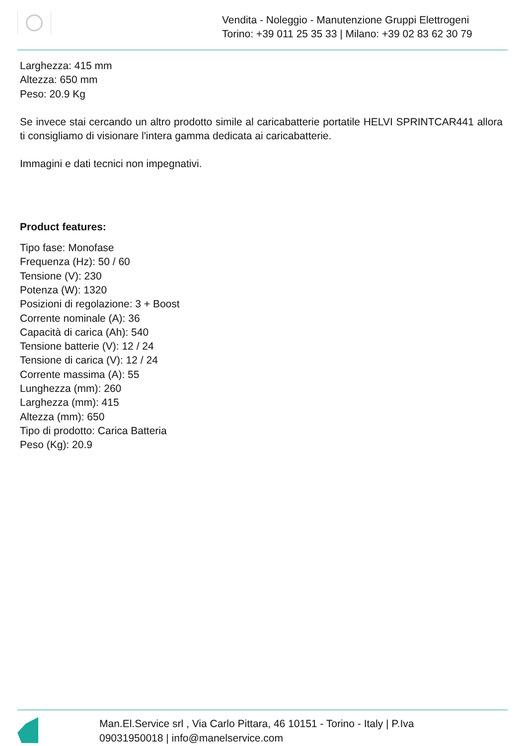Vendita - Noleggio - Manutenzione Gruppi Elettrogeni
Torino: +39 011 25 35 33 | Milano: +39 02 83 62 30 79
Larghezza: 415 mm
Altezza: 650 mm
Peso: 20.9 Kg
Se invece stai cercando un altro prodotto simile al caricabatterie portatile HELVI SPRINTCAR441 allora ti consigliamo di visionare l'intera gamma dedicata ai caricabatterie.
Immagini e dati tecnici non impegnativi.
Product features:
Tipo fase: Monofase
Frequenza (Hz): 50 / 60
Tensione (V): 230
Potenza (W): 1320
Posizioni di regolazione: 3 + Boost
Corrente nominale (A): 36
Capacità di carica (Ah): 540
Tensione batterie (V): 12 / 24
Tensione di carica (V): 12 / 24
Corrente massima (A): 55
Lunghezza (mm): 260
Larghezza (mm): 415
Altezza (mm): 650
Tipo di prodotto: Carica Batteria
Peso (Kg): 20.9
Man.El.Service srl , Via Carlo Pittara, 46 10151 - Torino - Italy | P.Iva
09031950018 | info@manelservice.com